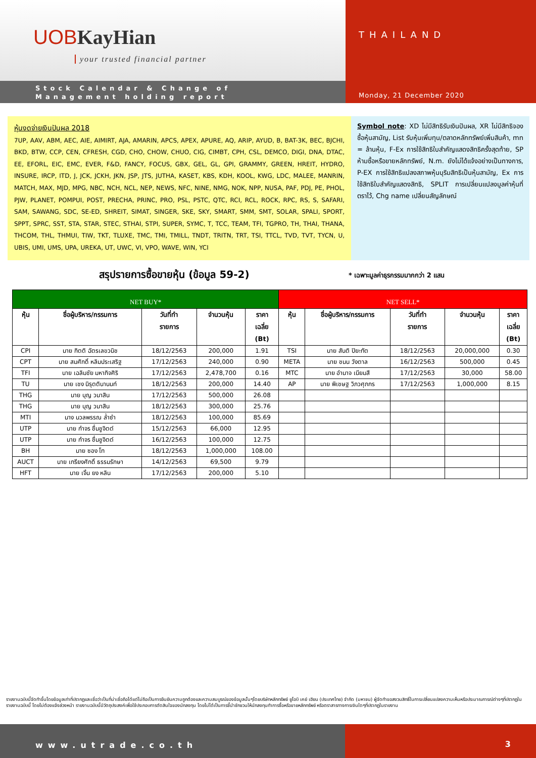UOB KayHian
your trusted financial partner
Stock Calendar & Change of
Management holding report
THAILAND
Monday, 21 December 2020
หุ้นงดจ่ายเงินปันผล 2018
7UP, AAV, ABM, AEC, AIE, AIMIRT, AJA, AMARIN, APCS, APEX, APURE, AQ, ARIP, AYUD, B, BAT-3K, BEC, BJCHI, BKD, BTW, CCP, CEN, CFRESH, CGD, CHO, CHOW, CHUO, CIG, CIMBT, CPH, CSL, DEMCO, DIGI, DNA, DTAC, EE, EFORL, EIC, EMC, EVER, F&D, FANCY, FOCUS, GBX, GEL, GL, GPI, GRAMMY, GREEN, HREIT, HYDRO, INSURE, IRCP, ITD, J, JCK, JCKH, JKN, JSP, JTS, JUTHA, KASET, KBS, KDH, KOOL, KWG, LDC, MALEE, MANRIN, MATCH, MAX, MJD, MPG, NBC, NCH, NCL, NEP, NEWS, NFC, NINE, NMG, NOK, NPP, NUSA, PAF, PDJ, PE, PHOL, PJW, PLANET, POMPUI, POST, PRECHA, PRINC, PRO, PSL, PSTC, QTC, RCI, RCL, ROCK, RPC, RS, S, SAFARI, SAM, SAWANG, SDC, SE-ED, SHREIT, SIMAT, SINGER, SKE, SKY, SMART, SMM, SMT, SOLAR, SPALI, SPORT, SPPT, SPRC, SST, STA, STAR, STEC, STHAI, STPI, SUPER, SYMC, T, TCC, TEAM, TFI, TGPRO, TH, THAI, THANA, THCOM, THL, THMUI, TIW, TKT, TLUXE, TMC, TMI, TMILL, TNDT, TRITN, TRT, TSI, TTCL, TVD, TVT, TYCN, U, UBIS, UMI, UMS, UPA, UREKA, UT, UWC, VI, VPO, WAVE, WIN, YCI
Symbol note: XD ไม่มีสิทธิรับเงินปันผล, XR ไม่มีสิทธิจองซื้อหุ้นสามัญ, List รับหุ้นเพิ่มทุน/ตลาดหลักทรัพย์เพิ่มสินค้า, mn = ล้านหุ้น, F-Ex การใช้สิทธิใบสำคัญแสดงสิทธิครั้งสุดท้าย, SP ห้ามซื้อหรือขายหลักทรัพย์, N.m. ยังไม่ได้แจ้งอย่างเป็นทางการ, P-EX การใช้สิทธิแปลงสภาพหุ้นบุริมสิทธิเป็นหุ้นสามัญ, Ex การใช้สิทธิใบสำคัญแสดงสิทธิ, SPLIT การเปลี่ยนแปลงมูลค่าหุ้นที่ตราไว้, Chg name เปลี่ยนสัญลักษณ์
สรุปรายการซื้อขายหุ้น (ข้อมูล 59-2)
* เฉพาะมูลค่าธุรกรรมมากกว่า 2 แสน
| NET BUY* | | | | | NET SELL* | | | | |
| --- | --- | --- | --- | --- | --- | --- | --- | --- | --- |
| หุ้น | ชื่อผู้บริหาร/กรรมการ | วันที่ทำ รายการ | จำนวนหุ้น | ราคา เฉลี่ย (Bt) | หุ้น | ชื่อผู้บริหาร/กรรมการ | วันที่ทำ รายการ | จำนวนหุ้น | ราคา เฉลี่ย (Bt) |
| CPI | นาย กิตติ ฉัตรเลขวนิช | 18/12/2563 | 200,000 | 1.91 | TSI | นาย สันติ ปิยะทัต | 18/12/2563 | 20,000,000 | 0.30 |
| CPT | นาย สมศักดิ์ หลิมประเสริฐ | 17/12/2563 | 240,000 | 0.90 | META | นาย ชนน วังตาล | 16/12/2563 | 500,000 | 0.45 |
| TFI | นาย เฉลิมชัย มหากิจศิริ | 17/12/2563 | 2,478,700 | 0.16 | MTC | นาย อำนาจ เนียมสี | 17/12/2563 | 30,000 | 58.00 |
| TU | นาย เชง นิรุตตินานนท์ | 18/12/2563 | 200,000 | 14.40 | AP | นาย พิเชษฐ วิภวศุภกร | 17/12/2563 | 1,000,000 | 8.15 |
| THG | นาย บุญ วนาสิน | 17/12/2563 | 500,000 | 26.08 | | | | | |
| THG | นาย บุญ วนาสิน | 18/12/2563 | 300,000 | 25.76 | | | | | |
| MTI | นาง นวลพรรณ ล่ำซำ | 18/12/2563 | 100,000 | 85.69 | | | | | |
| UTP | นาย กำจร ชื่นชูจิตต์ | 15/12/2563 | 66,000 | 12.95 | | | | | |
| UTP | นาย กำจร ชื่นชูจิตต์ | 16/12/2563 | 100,000 | 12.75 | | | | | |
| BH | นาย ซอง โท | 18/12/2563 | 1,000,000 | 108.00 | | | | | |
| AUCT | นาย เกรียงศักดิ์ ธรรมรักษา | 14/12/2563 | 69,500 | 9.79 | | | | | |
| HFT | นาย เจิ้น ยง หลิน | 17/12/2563 | 200,000 | 5.10 | | | | | |
รายงานฉบับนี้จัดทำขึ้นโดยข้อมูลเท่าที่ปรากฏและเชื่อว่าเป็นที่น่าเชื่อถือได้แต่ไม่ถือเป็นการยืนยันความถูกต้องและความสมบูรณ์ของข้อมูลนั้นๆโดยบริษัทหลักทรัพย์ ยูโอบี เคย์ เฮียน (ประเทศไทย) จำกัด (มหาชน) ผู้จัดทำขอสงวนสิทธิ์ในการเปลี่ยนแปลงความเห็นหรือประมาณการณ์ต่างๆที่ปรากฏในรายงานฉบับนี้ โดยไม่ต้องแจ้งล่วงหน้า รายงานฉบับนี้มีวัตถุประสงค์เพื่อใช้ประกอบการตัดสินใจของนักลงทุน โดยไม่ได้เป็นการชี้นำชักชวนให้นักลงทุนทำการซื้อหรือขายหลักทรัพย์ หรือตราสารทางการเงินใดๆที่ปรากฏในรายงาน
www.utrade.co.th 3